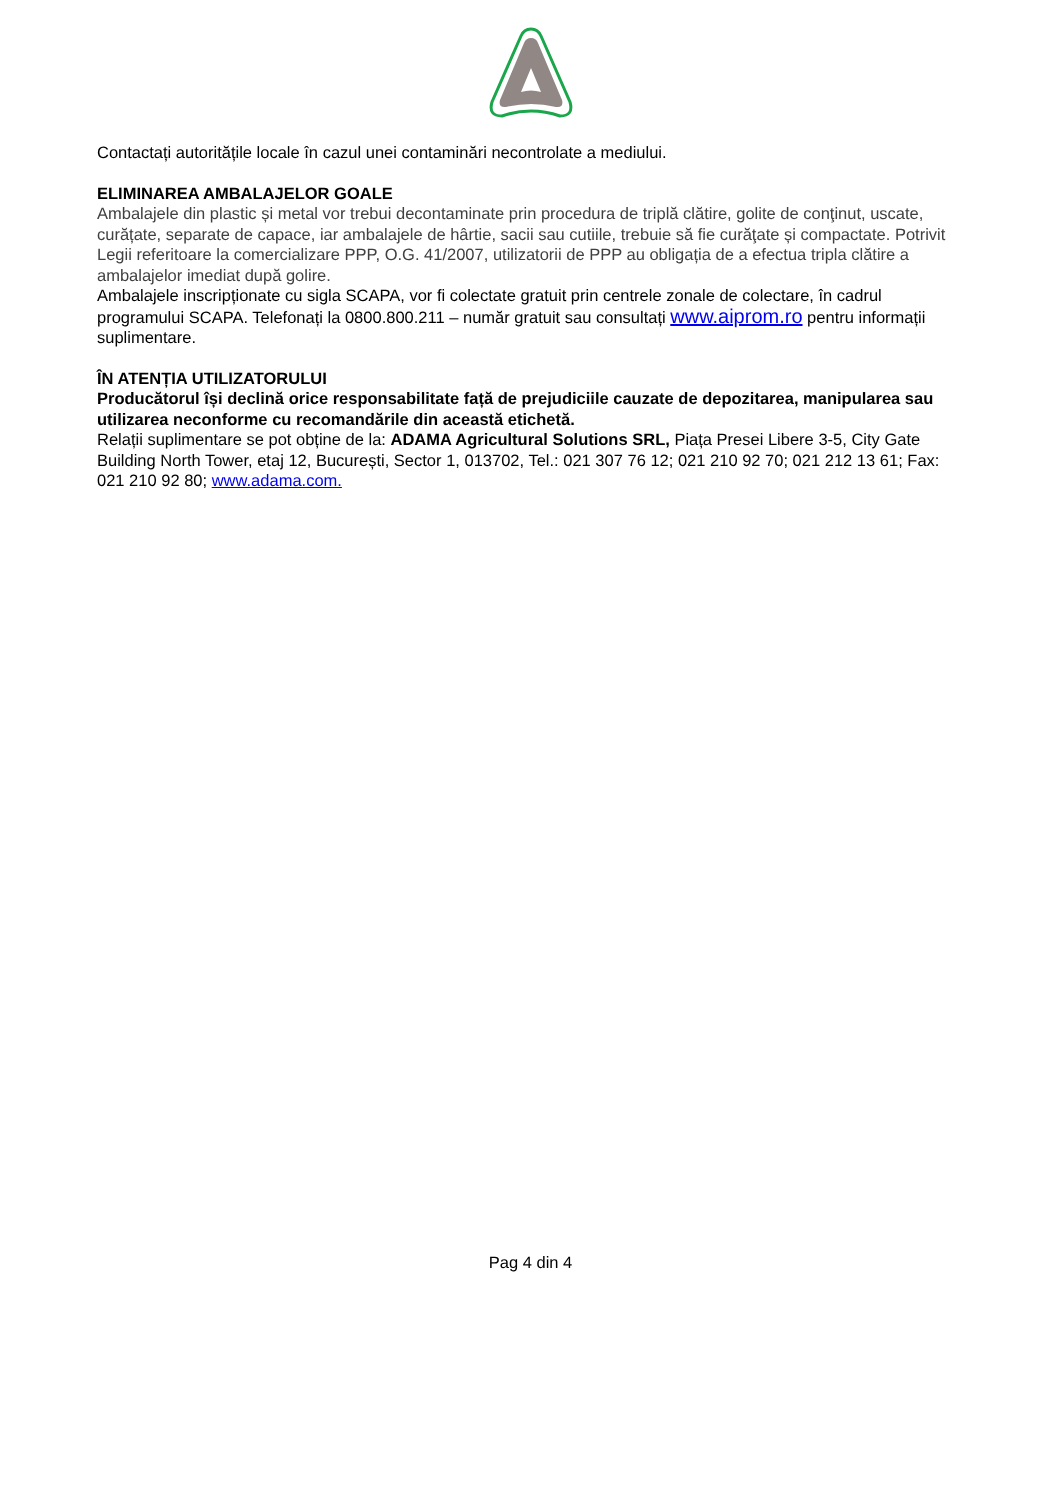Contactați autoritățile locale în cazul unei contaminări necontrolate a mediului.
ELIMINAREA AMBALAJELOR GOALE
Ambalajele din plastic și metal vor trebui decontaminate prin procedura de triplă clătire, golite de conţinut, uscate, curățate, separate de capace, iar ambalajele de hârtie, sacii sau cutiile, trebuie să fie curăţate și compactate. Potrivit Legii referitoare la comercializare PPP, O.G. 41/2007, utilizatorii de PPP au obligația de a efectua tripla clătire a ambalajelor imediat după golire.
Ambalajele inscripționate cu sigla SCAPA, vor fi colectate gratuit prin centrele zonale de colectare, în cadrul programului SCAPA. Telefonați la 0800.800.211 – număr gratuit sau consultați www.aiprom.ro pentru informații suplimentare.
ÎN ATENȚIA UTILIZATORULUI
Producătorul își declină orice responsabilitate față de prejudiciile cauzate de depozitarea, manipularea sau utilizarea neconforme cu recomandările din această etichetă.
Relații suplimentare se pot obține de la: ADAMA Agricultural Solutions SRL, Piața Presei Libere 3-5, City Gate Building North Tower, etaj 12, București, Sector 1, 013702, Tel.: 021 307 76 12; 021 210 92 70; 021 212 13 61; Fax: 021 210 92 80; www.adama.com.
Pag 4 din 4